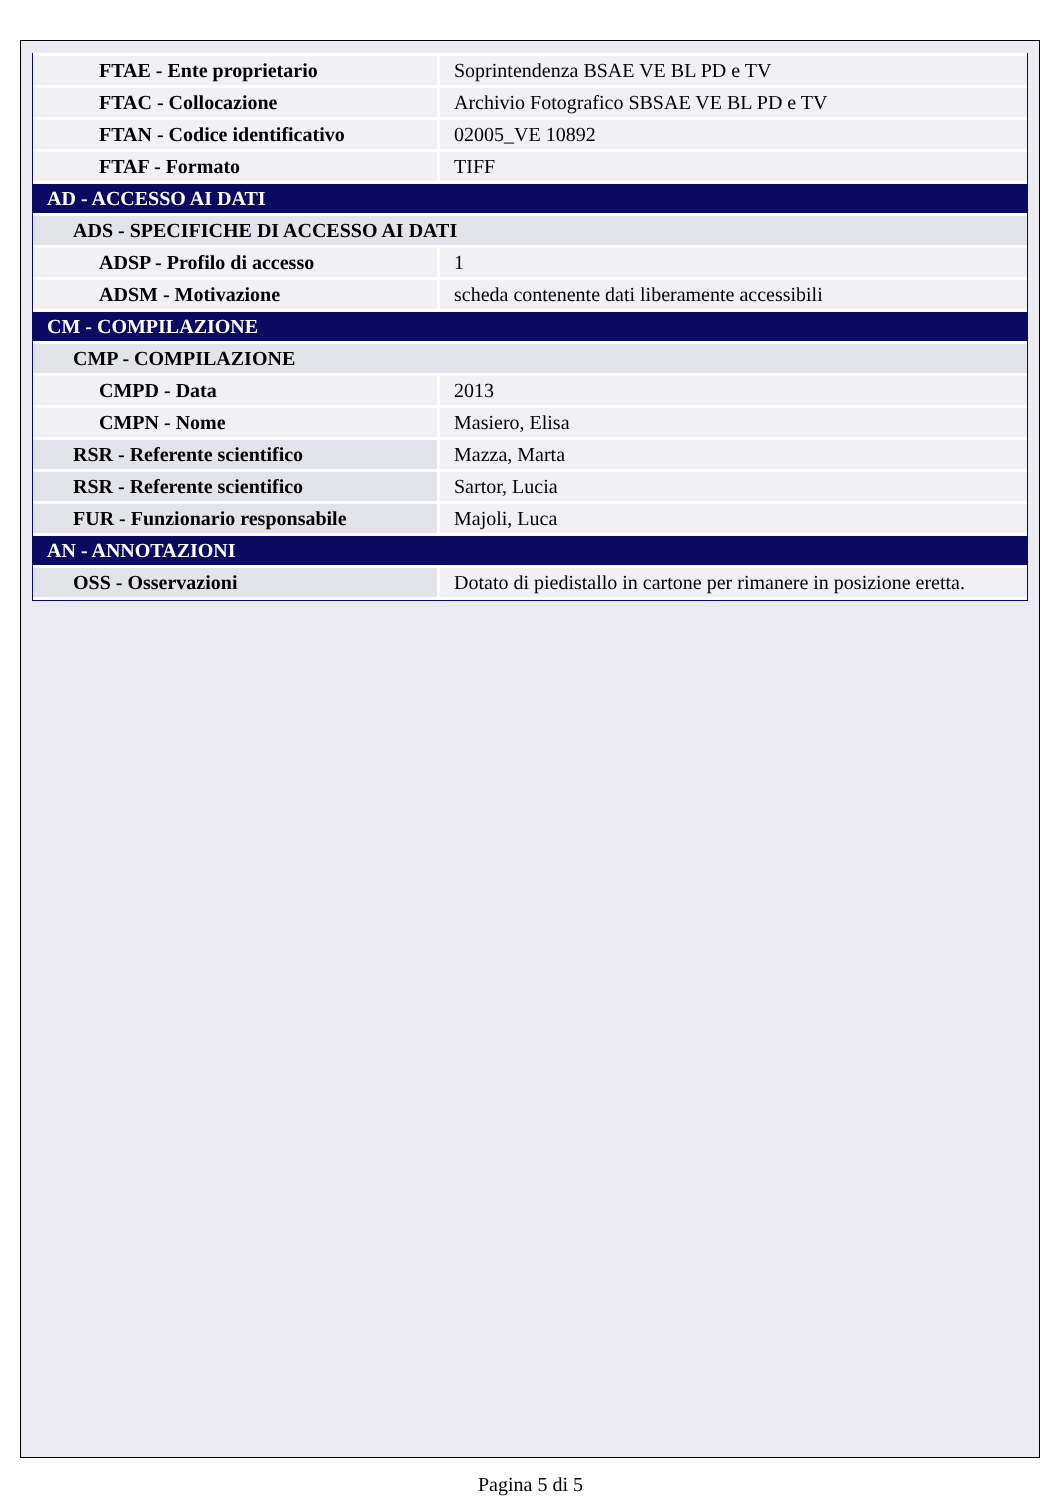| FTAE - Ente proprietario | Soprintendenza BSAE VE BL PD e TV |
| FTAC - Collocazione | Archivio Fotografico SBSAE VE BL PD e TV |
| FTAN - Codice identificativo | 02005_VE 10892 |
| FTAF - Formato | TIFF |
| AD - ACCESSO AI DATI | |
| ADS - SPECIFICHE DI ACCESSO AI DATI | |
| ADSP - Profilo di accesso | 1 |
| ADSM - Motivazione | scheda contenente dati liberamente accessibili |
| CM - COMPILAZIONE | |
| CMP - COMPILAZIONE | |
| CMPD - Data | 2013 |
| CMPN - Nome | Masiero, Elisa |
| RSR - Referente scientifico | Mazza, Marta |
| RSR - Referente scientifico | Sartor, Lucia |
| FUR - Funzionario responsabile | Majoli, Luca |
| AN - ANNOTAZIONI | |
| OSS - Osservazioni | Dotato di piedistallo in cartone per rimanere in posizione eretta. |
Pagina 5 di 5